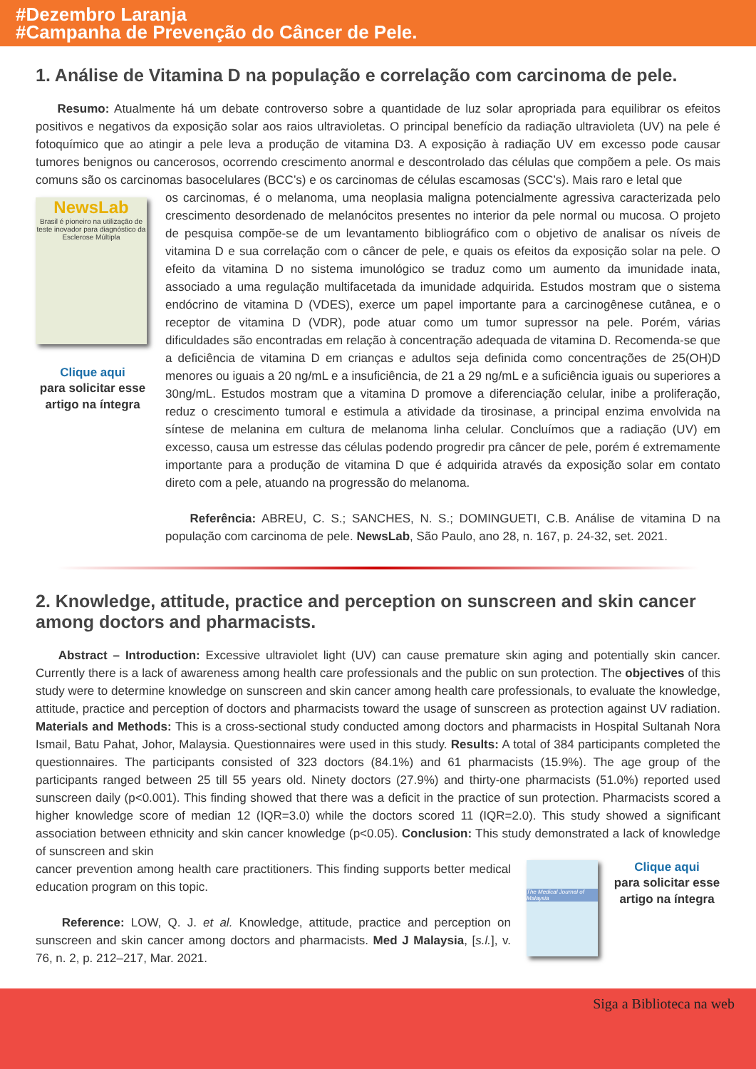#Dezembro Laranja
#Campanha de Prevenção do Câncer de Pele.
1. Análise de Vitamina D na população e correlação com carcinoma de pele.
Resumo: Atualmente há um debate controverso sobre a quantidade de luz solar apropriada para equilibrar os efeitos positivos e negativos da exposição solar aos raios ultravioletas. O principal benefício da radiação ultravioleta (UV) na pele é fotoquímico que ao atingir a pele leva a produção de vitamina D3. A exposição à radiação UV em excesso pode causar tumores benignos ou cancerosos, ocorrendo crescimento anormal e descontrolado das células que compõem a pele. Os mais comuns são os carcinomas basocelulares (BCC’s) e os carcinomas de células escamosas (SCC’s). Mais raro e letal que
NewsLab
Brasil é pioneiro na utilização de teste inovador para diagnóstico da Esclerose Múltipla
Clique aqui
para solicitar esse artigo na íntegra
os carcinomas, é o melanoma, uma neoplasia maligna potencialmente agressiva caracterizada pelo crescimento desordenado de melanócitos presentes no interior da pele normal ou mucosa. O projeto de pesquisa compõe-se de um levantamento bibliográfico com o objetivo de analisar os níveis de vitamina D e sua correlação com o câncer de pele, e quais os efeitos da exposição solar na pele. O efeito da vitamina D no sistema imunológico se traduz como um aumento da imunidade inata, associado a uma regulação multifacetada da imunidade adquirida. Estudos mostram que o sistema endócrino de vitamina D (VDES), exerce um papel importante para a carcinogênese cutânea, e o receptor de vitamina D (VDR), pode atuar como um tumor supressor na pele. Porém, várias dificuldades são encontradas em relação à concentração adequada de vitamina D. Recomenda-se que a deficiência de vitamina D em crianças e adultos seja definida como concentrações de 25(OH)D menores ou iguais a 20 ng/mL e a insuficiência, de 21 a 29 ng/mL e a suficiência iguais ou superiores a 30ng/mL. Estudos mostram que a vitamina D promove a diferenciação celular, inibe a proliferação, reduz o crescimento tumoral e estimula a atividade da tirosinase, a principal enzima envolvida na síntese de melanina em cultura de melanoma linha celular. Concluímos que a radiação (UV) em excesso, causa um estresse das células podendo progredir pra câncer de pele, porém é extremamente importante para a produção de vitamina D que é adquirida através da exposição solar em contato direto com a pele, atuando na progressão do melanoma.
Referência: ABREU, C. S.; SANCHES, N. S.; DOMINGUETI, C.B. Análise de vitamina D na população com carcinoma de pele. NewsLab, São Paulo, ano 28, n. 167, p. 24-32, set. 2021.
2. Knowledge, attitude, practice and perception on sunscreen and skin cancer among doctors and pharmacists.
Abstract – Introduction: Excessive ultraviolet light (UV) can cause premature skin aging and potentially skin cancer. Currently there is a lack of awareness among health care professionals and the public on sun protection. The objectives of this study were to determine knowledge on sunscreen and skin cancer among health care professionals, to evaluate the knowledge, attitude, practice and perception of doctors and pharmacists toward the usage of sunscreen as protection against UV radiation. Materials and Methods: This is a cross-sectional study conducted among doctors and pharmacists in Hospital Sultanah Nora Ismail, Batu Pahat, Johor, Malaysia. Questionnaires were used in this study. Results: A total of 384 participants completed the questionnaires. The participants consisted of 323 doctors (84.1%) and 61 pharmacists (15.9%). The age group of the participants ranged between 25 till 55 years old. Ninety doctors (27.9%) and thirty-one pharmacists (51.0%) reported used sunscreen daily (p<0.001). This finding showed that there was a deficit in the practice of sun protection. Pharmacists scored a higher knowledge score of median 12 (IQR=3.0) while the doctors scored 11 (IQR=2.0). This study showed a significant association between ethnicity and skin cancer knowledge (p<0.05). Conclusion: This study demonstrated a lack of knowledge of sunscreen and skin
cancer prevention among health care practitioners. This finding supports better medical education program on this topic.
Reference: LOW, Q. J. et al. Knowledge, attitude, practice and perception on sunscreen and skin cancer among doctors and pharmacists. Med J Malaysia, [s.l.], v. 76, n. 2, p. 212–217, Mar. 2021.
The Medical Journal of Malaysia
Clique aqui
para solicitar esse artigo na íntegra
Siga a Biblioteca na web